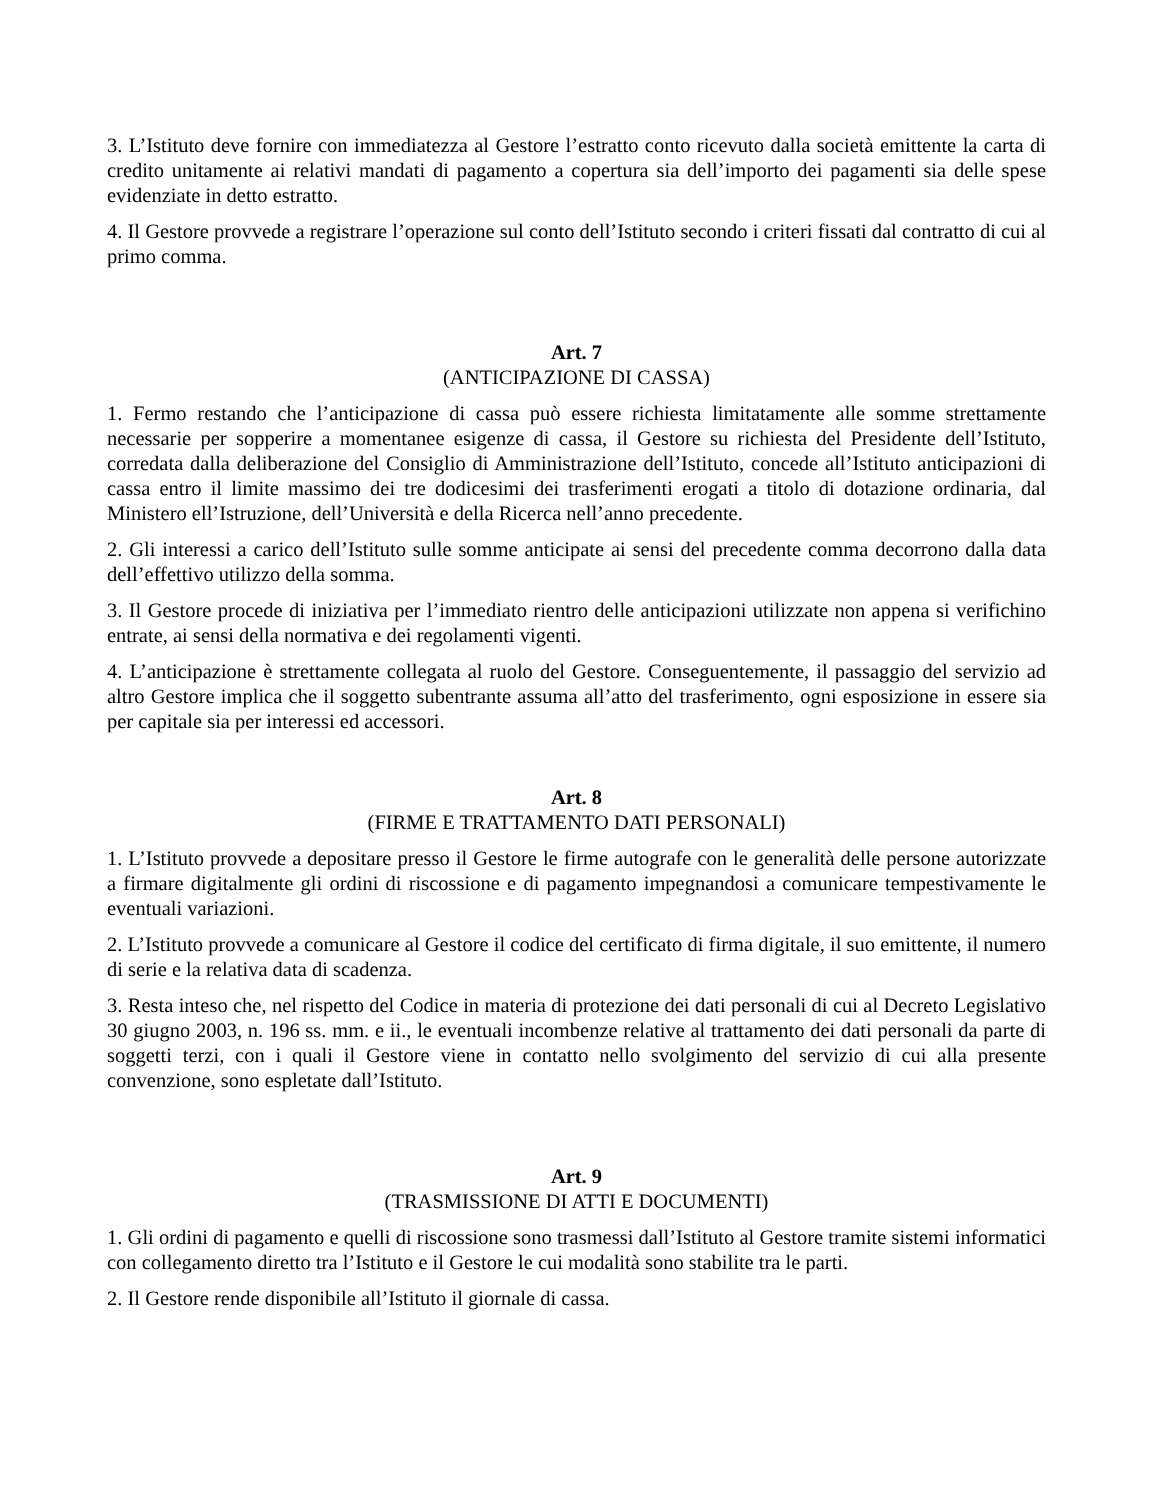3. L’Istituto deve fornire con immediatezza al Gestore l’estratto conto ricevuto dalla società emittente la carta di credito unitamente ai relativi mandati di pagamento a copertura sia dell’importo dei pagamenti sia delle spese evidenziate in detto estratto.
4. Il Gestore provvede a registrare l’operazione sul conto dell’Istituto secondo i criteri fissati dal contratto di cui al primo comma.
Art. 7
(ANTICIPAZIONE DI CASSA)
1. Fermo restando che l’anticipazione di cassa può essere richiesta limitatamente alle somme strettamente necessarie per sopperire a momentanee esigenze di cassa, il Gestore su richiesta del Presidente dell’Istituto, corredata dalla deliberazione del Consiglio di Amministrazione dell’Istituto, concede all’Istituto anticipazioni di cassa entro il limite massimo dei tre dodicesimi dei trasferimenti erogati a titolo di dotazione ordinaria, dal Ministero ell’Istruzione, dell’Università e della Ricerca nell’anno precedente.
2. Gli interessi a carico dell’Istituto sulle somme anticipate ai sensi del precedente comma decorrono dalla data dell’effettivo utilizzo della somma.
3. Il Gestore procede di iniziativa per l’immediato rientro delle anticipazioni utilizzate non appena si verifichino entrate, ai sensi della normativa e dei regolamenti vigenti.
4. L’anticipazione è strettamente collegata al ruolo del Gestore. Conseguentemente, il passaggio del servizio ad altro Gestore implica che il soggetto subentrante assuma all’atto del trasferimento, ogni esposizione in essere sia per capitale sia per interessi ed accessori.
Art. 8
(FIRME E TRATTAMENTO DATI PERSONALI)
1. L’Istituto provvede a depositare presso il Gestore le firme autografe con le generalità delle persone autorizzate a firmare digitalmente gli ordini di riscossione e di pagamento impegnandosi a comunicare tempestivamente le eventuali variazioni.
2. L’Istituto provvede a comunicare al Gestore il codice del certificato di firma digitale, il suo emittente, il numero di serie e la relativa data di scadenza.
3. Resta inteso che, nel rispetto del Codice in materia di protezione dei dati personali di cui al Decreto Legislativo 30 giugno 2003, n. 196 ss. mm. e ii., le eventuali incombenze relative al trattamento dei dati personali da parte di soggetti terzi, con i quali il Gestore viene in contatto nello svolgimento del servizio di cui alla presente convenzione, sono espletate dall’Istituto.
Art. 9
(TRASMISSIONE DI ATTI E DOCUMENTI)
1. Gli ordini di pagamento e quelli di riscossione sono trasmessi dall’Istituto al Gestore tramite sistemi informatici con collegamento diretto tra l’Istituto e il Gestore le cui modalità sono stabilite tra le parti.
2. Il Gestore rende disponibile all’Istituto il giornale di cassa.